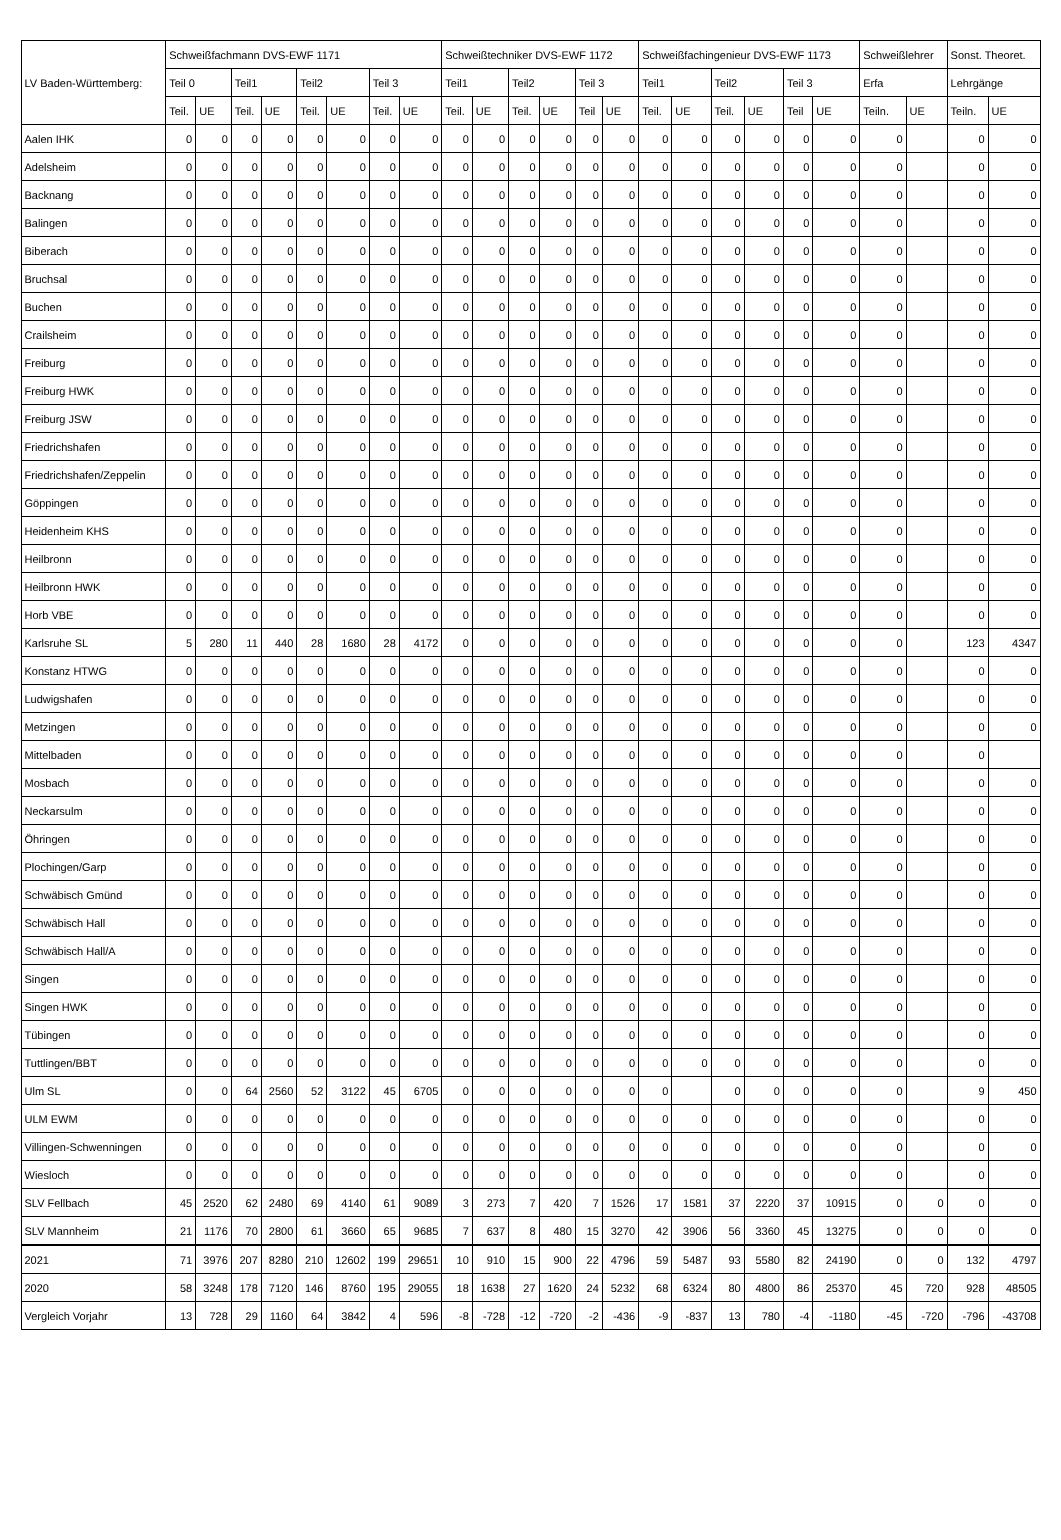| LV Baden-Württemberg: | Schweißfachmann DVS-EWF 1171 | | | | | | | | Schweißtechniker DVS-EWF 1172 | | | | | | Schweißfachingenieur DVS-EWF 1173 | | | | | | Schweißlehrer | | Sonst. Theoret. | |
| --- | --- | --- | --- | --- | --- | --- | --- | --- | --- | --- | --- | --- | --- | --- | --- | --- | --- | --- | --- | --- | --- | --- | --- | --- |
| | Teil 0 | | Teil1 | | Teil2 | | Teil 3 | | Teil1 | | Teil2 | | Teil 3 | | Teil1 | | Teil2 | | Teil 3 | | Erfa | | Lehrgänge | |
| | Teil. | UE | Teil. | UE | Teil. | UE | Teil. | UE | Teil. | UE | Teil. | UE | Teil | UE | Teil. | UE | Teil. | UE | Teil | UE | Teiln. | UE | Teiln. | UE |
| Aalen IHK | 0 | 0 | 0 | 0 | 0 | 0 | 0 | 0 | 0 | 0 | 0 | 0 | 0 | 0 | 0 | 0 | 0 | 0 | 0 | 0 | 0 | | 0 | 0 |
| Adelsheim | 0 | 0 | 0 | 0 | 0 | 0 | 0 | 0 | 0 | 0 | 0 | 0 | 0 | 0 | 0 | 0 | 0 | 0 | 0 | 0 | 0 | | 0 | 0 |
| Backnang | 0 | 0 | 0 | 0 | 0 | 0 | 0 | 0 | 0 | 0 | 0 | 0 | 0 | 0 | 0 | 0 | 0 | 0 | 0 | 0 | 0 | | 0 | 0 |
| Balingen | 0 | 0 | 0 | 0 | 0 | 0 | 0 | 0 | 0 | 0 | 0 | 0 | 0 | 0 | 0 | 0 | 0 | 0 | 0 | 0 | 0 | | 0 | 0 |
| Biberach | 0 | 0 | 0 | 0 | 0 | 0 | 0 | 0 | 0 | 0 | 0 | 0 | 0 | 0 | 0 | 0 | 0 | 0 | 0 | 0 | 0 | | 0 | 0 |
| Bruchsal | 0 | 0 | 0 | 0 | 0 | 0 | 0 | 0 | 0 | 0 | 0 | 0 | 0 | 0 | 0 | 0 | 0 | 0 | 0 | 0 | 0 | | 0 | 0 |
| Buchen | 0 | 0 | 0 | 0 | 0 | 0 | 0 | 0 | 0 | 0 | 0 | 0 | 0 | 0 | 0 | 0 | 0 | 0 | 0 | 0 | 0 | | 0 | 0 |
| Crailsheim | 0 | 0 | 0 | 0 | 0 | 0 | 0 | 0 | 0 | 0 | 0 | 0 | 0 | 0 | 0 | 0 | 0 | 0 | 0 | 0 | 0 | | 0 | 0 |
| Freiburg | 0 | 0 | 0 | 0 | 0 | 0 | 0 | 0 | 0 | 0 | 0 | 0 | 0 | 0 | 0 | 0 | 0 | 0 | 0 | 0 | 0 | | 0 | 0 |
| Freiburg HWK | 0 | 0 | 0 | 0 | 0 | 0 | 0 | 0 | 0 | 0 | 0 | 0 | 0 | 0 | 0 | 0 | 0 | 0 | 0 | 0 | 0 | | 0 | 0 |
| Freiburg JSW | 0 | 0 | 0 | 0 | 0 | 0 | 0 | 0 | 0 | 0 | 0 | 0 | 0 | 0 | 0 | 0 | 0 | 0 | 0 | 0 | 0 | | 0 | 0 |
| Friedrichshafen | 0 | 0 | 0 | 0 | 0 | 0 | 0 | 0 | 0 | 0 | 0 | 0 | 0 | 0 | 0 | 0 | 0 | 0 | 0 | 0 | 0 | | 0 | 0 |
| Friedrichshafen/Zeppelin | 0 | 0 | 0 | 0 | 0 | 0 | 0 | 0 | 0 | 0 | 0 | 0 | 0 | 0 | 0 | 0 | 0 | 0 | 0 | 0 | 0 | | 0 | 0 |
| Göppingen | 0 | 0 | 0 | 0 | 0 | 0 | 0 | 0 | 0 | 0 | 0 | 0 | 0 | 0 | 0 | 0 | 0 | 0 | 0 | 0 | 0 | | 0 | 0 |
| Heidenheim KHS | 0 | 0 | 0 | 0 | 0 | 0 | 0 | 0 | 0 | 0 | 0 | 0 | 0 | 0 | 0 | 0 | 0 | 0 | 0 | 0 | 0 | | 0 | 0 |
| Heilbronn | 0 | 0 | 0 | 0 | 0 | 0 | 0 | 0 | 0 | 0 | 0 | 0 | 0 | 0 | 0 | 0 | 0 | 0 | 0 | 0 | 0 | | 0 | 0 |
| Heilbronn HWK | 0 | 0 | 0 | 0 | 0 | 0 | 0 | 0 | 0 | 0 | 0 | 0 | 0 | 0 | 0 | 0 | 0 | 0 | 0 | 0 | 0 | | 0 | 0 |
| Horb VBE | 0 | 0 | 0 | 0 | 0 | 0 | 0 | 0 | 0 | 0 | 0 | 0 | 0 | 0 | 0 | 0 | 0 | 0 | 0 | 0 | 0 | | 0 | 0 |
| Karlsruhe SL | 5 | 280 | 11 | 440 | 28 | 1680 | 28 | 4172 | 0 | 0 | 0 | 0 | 0 | 0 | 0 | 0 | 0 | 0 | 0 | 0 | 0 | | 123 | 4347 |
| Konstanz HTWG | 0 | 0 | 0 | 0 | 0 | 0 | 0 | 0 | 0 | 0 | 0 | 0 | 0 | 0 | 0 | 0 | 0 | 0 | 0 | 0 | 0 | | 0 | 0 |
| Ludwigshafen | 0 | 0 | 0 | 0 | 0 | 0 | 0 | 0 | 0 | 0 | 0 | 0 | 0 | 0 | 0 | 0 | 0 | 0 | 0 | 0 | 0 | | 0 | 0 |
| Metzingen | 0 | 0 | 0 | 0 | 0 | 0 | 0 | 0 | 0 | 0 | 0 | 0 | 0 | 0 | 0 | 0 | 0 | 0 | 0 | 0 | 0 | | 0 | 0 |
| Mittelbaden | 0 | 0 | 0 | 0 | 0 | 0 | 0 | 0 | 0 | 0 | 0 | 0 | 0 | 0 | 0 | 0 | 0 | 0 | 0 | 0 | 0 | | 0 | |
| Mosbach | 0 | 0 | 0 | 0 | 0 | 0 | 0 | 0 | 0 | 0 | 0 | 0 | 0 | 0 | 0 | 0 | 0 | 0 | 0 | 0 | 0 | | 0 | 0 |
| Neckarsulm | 0 | 0 | 0 | 0 | 0 | 0 | 0 | 0 | 0 | 0 | 0 | 0 | 0 | 0 | 0 | 0 | 0 | 0 | 0 | 0 | 0 | | 0 | 0 |
| Öhringen | 0 | 0 | 0 | 0 | 0 | 0 | 0 | 0 | 0 | 0 | 0 | 0 | 0 | 0 | 0 | 0 | 0 | 0 | 0 | 0 | 0 | | 0 | 0 |
| Plochingen/Garp | 0 | 0 | 0 | 0 | 0 | 0 | 0 | 0 | 0 | 0 | 0 | 0 | 0 | 0 | 0 | 0 | 0 | 0 | 0 | 0 | 0 | | 0 | 0 |
| Schwäbisch Gmünd | 0 | 0 | 0 | 0 | 0 | 0 | 0 | 0 | 0 | 0 | 0 | 0 | 0 | 0 | 0 | 0 | 0 | 0 | 0 | 0 | 0 | | 0 | 0 |
| Schwäbisch Hall | 0 | 0 | 0 | 0 | 0 | 0 | 0 | 0 | 0 | 0 | 0 | 0 | 0 | 0 | 0 | 0 | 0 | 0 | 0 | 0 | 0 | | 0 | 0 |
| Schwäbisch Hall/A | 0 | 0 | 0 | 0 | 0 | 0 | 0 | 0 | 0 | 0 | 0 | 0 | 0 | 0 | 0 | 0 | 0 | 0 | 0 | 0 | 0 | | 0 | 0 |
| Singen | 0 | 0 | 0 | 0 | 0 | 0 | 0 | 0 | 0 | 0 | 0 | 0 | 0 | 0 | 0 | 0 | 0 | 0 | 0 | 0 | 0 | | 0 | 0 |
| Singen HWK | 0 | 0 | 0 | 0 | 0 | 0 | 0 | 0 | 0 | 0 | 0 | 0 | 0 | 0 | 0 | 0 | 0 | 0 | 0 | 0 | 0 | | 0 | 0 |
| Tübingen | 0 | 0 | 0 | 0 | 0 | 0 | 0 | 0 | 0 | 0 | 0 | 0 | 0 | 0 | 0 | 0 | 0 | 0 | 0 | 0 | 0 | | 0 | 0 |
| Tuttlingen/BBT | 0 | 0 | 0 | 0 | 0 | 0 | 0 | 0 | 0 | 0 | 0 | 0 | 0 | 0 | 0 | 0 | 0 | 0 | 0 | 0 | 0 | | 0 | 0 |
| Ulm SL | 0 | 0 | 64 | 2560 | 52 | 3122 | 45 | 6705 | 0 | 0 | 0 | 0 | 0 | 0 | 0 | | 0 | 0 | 0 | 0 | 0 | | 9 | 450 |
| ULM EWM | 0 | 0 | 0 | 0 | 0 | 0 | 0 | 0 | 0 | 0 | 0 | 0 | 0 | 0 | 0 | 0 | 0 | 0 | 0 | 0 | 0 | | 0 | 0 |
| Villingen-Schwenningen | 0 | 0 | 0 | 0 | 0 | 0 | 0 | 0 | 0 | 0 | 0 | 0 | 0 | 0 | 0 | 0 | 0 | 0 | 0 | 0 | 0 | | 0 | 0 |
| Wiesloch | 0 | 0 | 0 | 0 | 0 | 0 | 0 | 0 | 0 | 0 | 0 | 0 | 0 | 0 | 0 | 0 | 0 | 0 | 0 | 0 | 0 | | 0 | 0 |
| SLV Fellbach | 45 | 2520 | 62 | 2480 | 69 | 4140 | 61 | 9089 | 3 | 273 | 7 | 420 | 7 | 1526 | 17 | 1581 | 37 | 2220 | 37 | 10915 | 0 | 0 | 0 | 0 |
| SLV Mannheim | 21 | 1176 | 70 | 2800 | 61 | 3660 | 65 | 9685 | 7 | 637 | 8 | 480 | 15 | 3270 | 42 | 3906 | 56 | 3360 | 45 | 13275 | 0 | 0 | 0 | 0 |
| 2021 | 71 | 3976 | 207 | 8280 | 210 | 12602 | 199 | 29651 | 10 | 910 | 15 | 900 | 22 | 4796 | 59 | 5487 | 93 | 5580 | 82 | 24190 | 0 | 0 | 132 | 4797 |
| 2020 | 58 | 3248 | 178 | 7120 | 146 | 8760 | 195 | 29055 | 18 | 1638 | 27 | 1620 | 24 | 5232 | 68 | 6324 | 80 | 4800 | 86 | 25370 | 45 | 720 | 928 | 48505 |
| Vergleich Vorjahr | 13 | 728 | 29 | 1160 | 64 | 3842 | 4 | 596 | -8 | -728 | -12 | -720 | -2 | -436 | -9 | -837 | 13 | 780 | -4 | -1180 | -45 | -720 | -796 | -43708 |